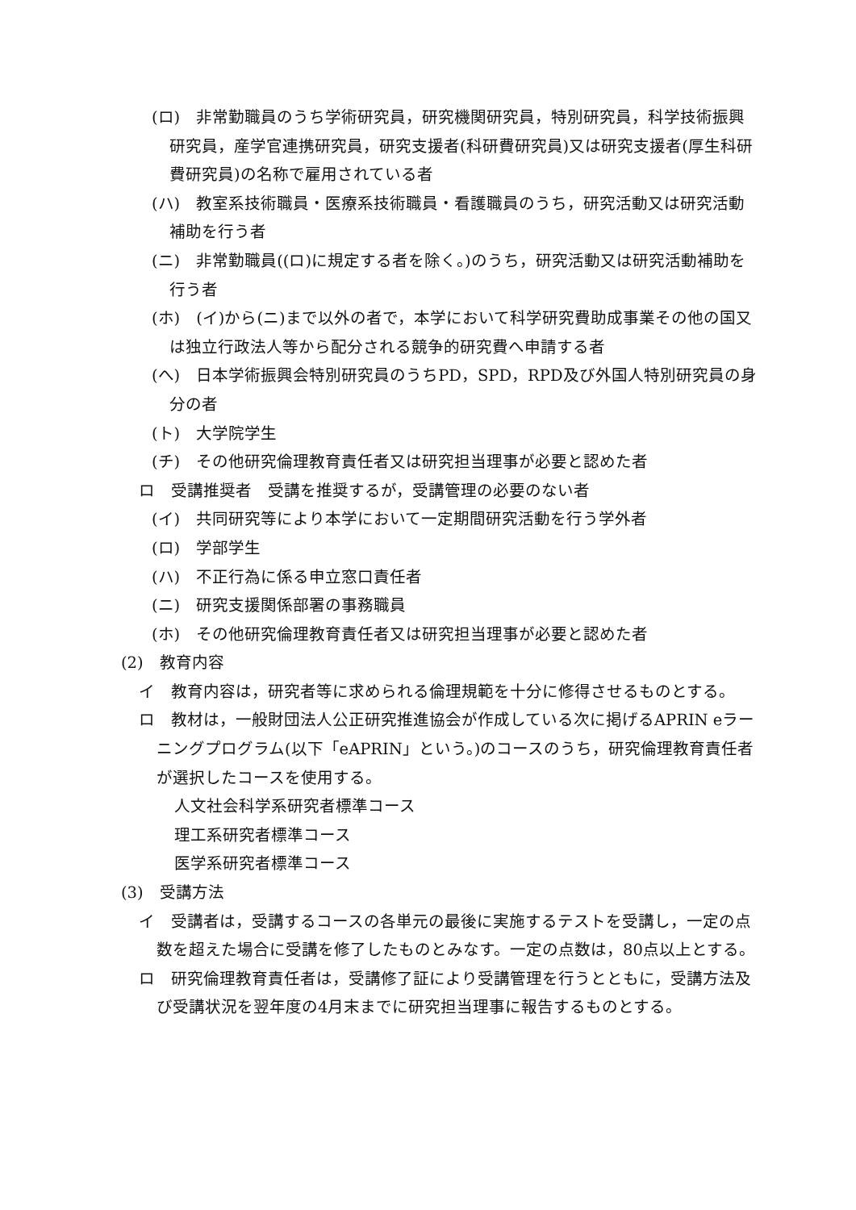(ロ)　非常勤職員のうち学術研究員，研究機関研究員，特別研究員，科学技術振興研究員，産学官連携研究員，研究支援者(科研費研究員)又は研究支援者(厚生科研費研究員)の名称で雇用されている者
(ハ)　教室系技術職員・医療系技術職員・看護職員のうち，研究活動又は研究活動補助を行う者
(ニ)　非常勤職員((ロ)に規定する者を除く。)のうち，研究活動又は研究活動補助を行う者
(ホ)　(イ)から(ニ)まで以外の者で，本学において科学研究費助成事業その他の国又は独立行政法人等から配分される競争的研究費へ申請する者
(へ)　日本学術振興会特別研究員のうちPD，SPD，RPD及び外国人特別研究員の身分の者
(ト)　大学院学生
(チ)　その他研究倫理教育責任者又は研究担当理事が必要と認めた者
ロ　受講推奨者　受講を推奨するが，受講管理の必要のない者
(イ)　共同研究等により本学において一定期間研究活動を行う学外者
(ロ)　学部学生
(ハ)　不正行為に係る申立窓口責任者
(ニ)　研究支援関係部署の事務職員
(ホ)　その他研究倫理教育責任者又は研究担当理事が必要と認めた者
(2)　教育内容
イ　教育内容は，研究者等に求められる倫理規範を十分に修得させるものとする。
ロ　教材は，一般財団法人公正研究推進協会が作成している次に掲げるAPRIN eラーニングプログラム(以下「eAPRIN」という。)のコースのうち，研究倫理教育責任者が選択したコースを使用する。
人文社会科学系研究者標準コース
理工系研究者標準コース
医学系研究者標準コース
(3)　受講方法
イ　受講者は，受講するコースの各単元の最後に実施するテストを受講し，一定の点数を超えた場合に受講を修了したものとみなす。一定の点数は，80点以上とする。
ロ　研究倫理教育責任者は，受講修了証により受講管理を行うとともに，受講方法及び受講状況を翌年度の4月末までに研究担当理事に報告するものとする。